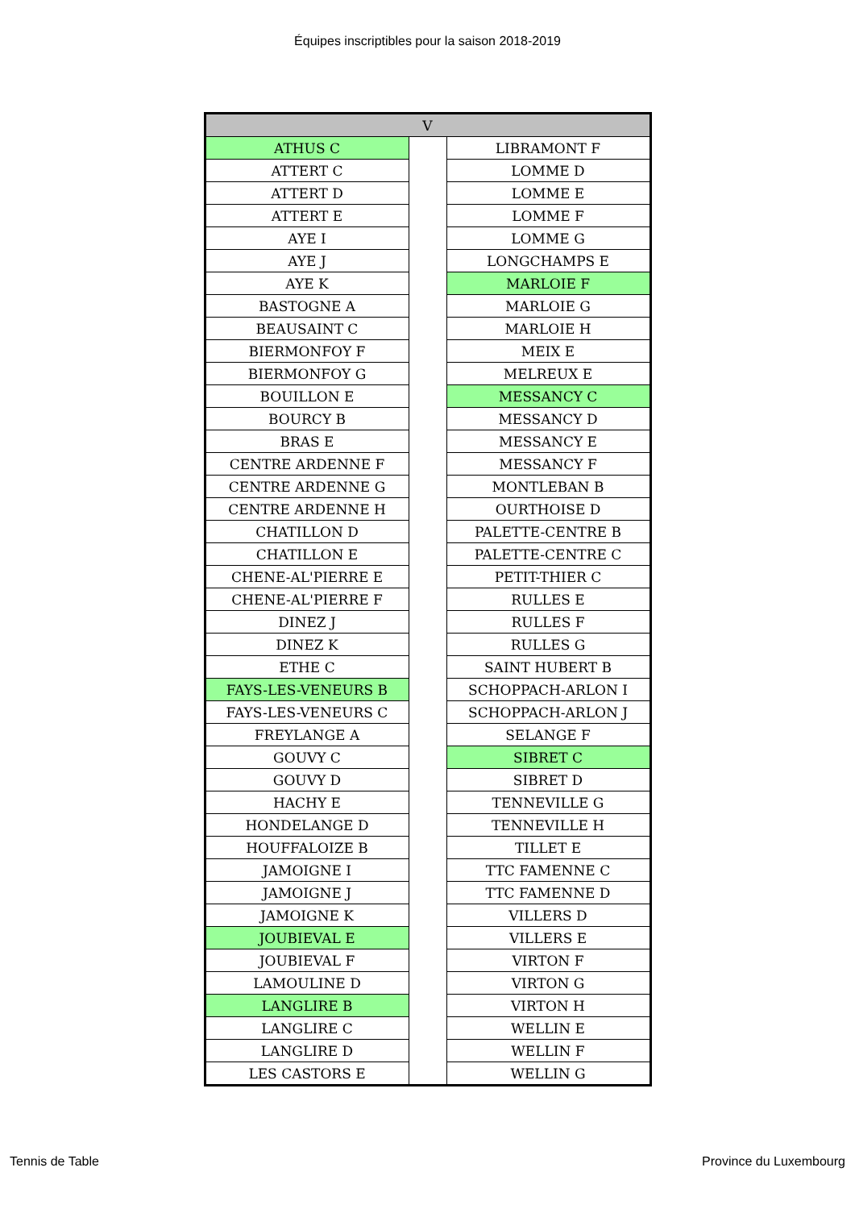Équipes inscriptibles pour la saison 2018-2019
| V | | |
| --- | --- | --- |
| ATHUS C | | LIBRAMONT F |
| ATTERT C | | LOMME D |
| ATTERT D | | LOMME E |
| ATTERT E | | LOMME F |
| AYE I | | LOMME G |
| AYE J | | LONGCHAMPS E |
| AYE K | | MARLOIE F |
| BASTOGNE A | | MARLOIE G |
| BEAUSAINT C | | MARLOIE H |
| BIERMONFOY F | | MEIX E |
| BIERMONFOY G | | MELREUX E |
| BOUILLON E | | MESSANCY C |
| BOURCY B | | MESSANCY D |
| BRAS E | | MESSANCY E |
| CENTRE ARDENNE F | | MESSANCY F |
| CENTRE ARDENNE G | | MONTLEBAN B |
| CENTRE ARDENNE H | | OURTHOISE D |
| CHATILLON D | | PALETTE-CENTRE B |
| CHATILLON E | | PALETTE-CENTRE C |
| CHENE-AL'PIERRE E | | PETIT-THIER C |
| CHENE-AL'PIERRE F | | RULLES E |
| DINEZ J | | RULLES F |
| DINEZ K | | RULLES G |
| ETHE C | | SAINT HUBERT B |
| FAYS-LES-VENEURS B | | SCHOPPACH-ARLON I |
| FAYS-LES-VENEURS C | | SCHOPPACH-ARLON J |
| FREYLANGE A | | SELANGE F |
| GOUVY C | | SIBRET C |
| GOUVY D | | SIBRET D |
| HACHY E | | TENNEVILLE G |
| HONDELANGE D | | TENNEVILLE H |
| HOUFFALOIZE B | | TILLET E |
| JAMOIGNE I | | TTC FAMENNE C |
| JAMOIGNE J | | TTC FAMENNE D |
| JAMOIGNE K | | VILLERS D |
| JOUBIEVAL E | | VILLERS E |
| JOUBIEVAL F | | VIRTON F |
| LAMOULINE D | | VIRTON G |
| LANGLIRE B | | VIRTON H |
| LANGLIRE C | | WELLIN E |
| LANGLIRE D | | WELLIN F |
| LES CASTORS E | | WELLIN G |
Tennis de Table Province du Luxembourg